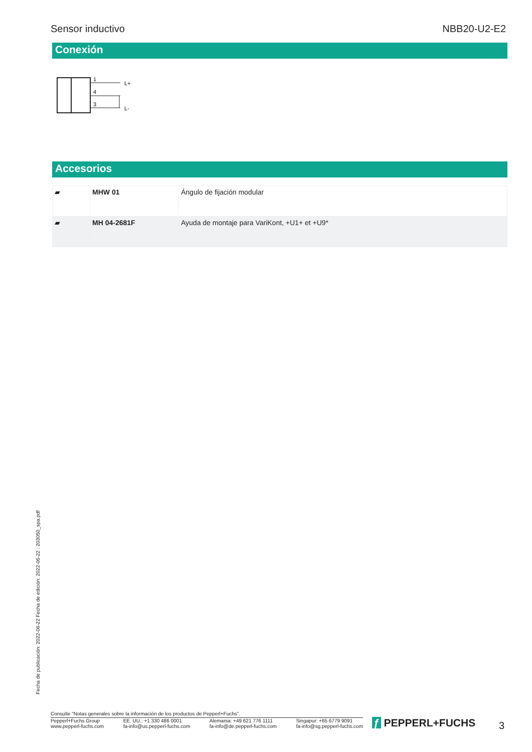Sensor inductivo NBB20-U2-E2
Conexión
1
4
3
L+
L-
Accesorios
| ▰ | MHW 01 | Ángulo de fijación modular |
| ▰ | MH 04-2681F | Ayuda de montaje para VariKont, +U1+ et +U9* |
Fecha de publicación: 2022-06-22 Fecha de edición: 2022-06-22 : 203050_spa.pdf
Consulte "Notas generales sobre la información de los productos de Pepperl+Fuchs".
Pepperl+Fuchs Group
www.pepperl-fuchs.com EE. UU.: +1 330 486 0001
fa-info@us.pepperl-fuchs.com Alemania: +49 621 776 1111
fa-info@de.pepperl-fuchs.com Singapur: +65 6779 9091
fa-info@sg.pepperl-fuchs.com
ƒ PEPPERL+FUCHS 3